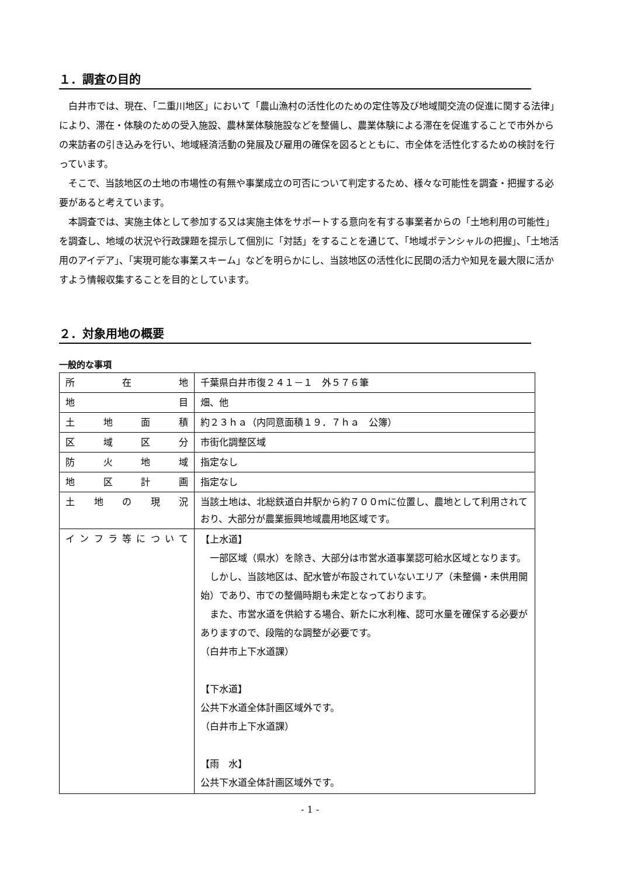１．調査の目的
白井市では、現在、「二重川地区」において「農山漁村の活性化のための定住等及び地域間交流の促進に関する法律」により、滞在・体験のための受入施設、農林業体験施設などを整備し、農業体験による滞在を促進することで市外からの来訪者の引き込みを行い、地域経済活動の発展及び雇用の確保を図るとともに、市全体を活性化するための検討を行っています。
そこで、当該地区の土地の市場性の有無や事業成立の可否について判定するため、様々な可能性を調査・把握する必要があると考えています。
本調査では、実施主体として参加する又は実施主体をサポートする意向を有する事業者からの「土地利用の可能性」を調査し、地域の状況や行政課題を提示して個別に「対話」をすることを通じて、「地域ポテンシャルの把握」、「土地活用のアイデア」、「実現可能な事業スキーム」などを明らかにし、当該地区の活性化に民間の活力や知見を最大限に活かすよう情報収集することを目的としています。
２．対象用地の概要
一般的な事項
| 所 在 地 | 千葉県白井市復２４１－１ 外５７６筆 |
| 地 目 | 畑、他 |
| 土地面積 | 約２３ｈａ（内同意面積１９．７ｈａ 公簿） |
| 区域区分 | 市街化調整区域 |
| 防火地域 | 指定なし |
| 地区計画 | 指定なし |
| 土地の現況 | 当該土地は、北総鉄道白井駅から約７００ｍに位置し、農地として利用されており、大部分が農業振興地域農用地区域です。 |
| インフラ等について | 【上水道】 一部区域（県水）を除き、大部分は市営水道事業認可給水区域となります。 しかし、当該地区は、配水管が布設されていないエリア（未整備・未供用開始）であり、市での整備時期も未定となっております。 また、市営水道を供給する場合、新たに水利権、認可水量を確保する必要がありますので、段階的な調整が必要です。 （白井市上下水道課） 【下水道】 公共下水道全体計画区域外です。 （白井市上下水道課） 【雨 水】 公共下水道全体計画区域外です。 |
- 1 -